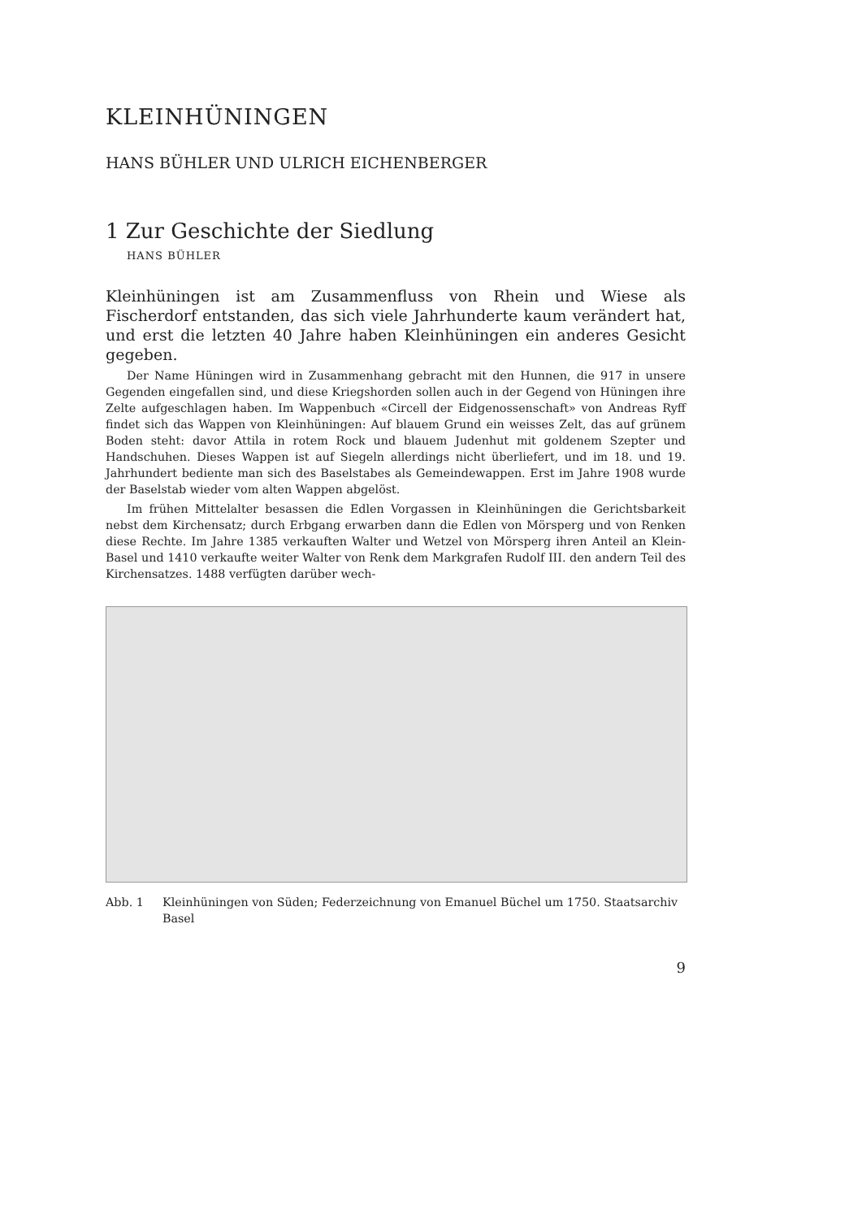KLEINHÜNINGEN
HANS BÜHLER UND ULRICH EICHENBERGER
1 Zur Geschichte der Siedlung
HANS BÜHLER
Kleinhüningen ist am Zusammenfluss von Rhein und Wiese als Fischerdorf entstanden, das sich viele Jahrhunderte kaum verändert hat, und erst die letzten 40 Jahre haben Kleinhüningen ein anderes Gesicht gegeben.
Der Name Hüningen wird in Zusammenhang gebracht mit den Hunnen, die 917 in unsere Gegenden eingefallen sind, und diese Kriegshorden sollen auch in der Gegend von Hüningen ihre Zelte aufgeschlagen haben. Im Wappenbuch «Circell der Eidgenossenschaft» von Andreas Ryff findet sich das Wappen von Kleinhüningen: Auf blauem Grund ein weisses Zelt, das auf grünem Boden steht: davor Attila in rotem Rock und blauem Judenhut mit goldenem Szepter und Handschuhen. Dieses Wappen ist auf Siegeln allerdings nicht überliefert, und im 18. und 19. Jahrhundert bediente man sich des Baselstabes als Gemeindewappen. Erst im Jahre 1908 wurde der Baselstab wieder vom alten Wappen abgelöst.
Im frühen Mittelalter besassen die Edlen Vorgassen in Kleinhüningen die Gerichtsbarkeit nebst dem Kirchensatz; durch Erbgang erwarben dann die Edlen von Mörsperg und von Renken diese Rechte. Im Jahre 1385 verkauften Walter und Wetzel von Mörsperg ihren Anteil an Klein-Basel und 1410 verkaufte weiter Walter von Renk dem Markgrafen Rudolf III. den andern Teil des Kirchensatzes. 1488 verfügten darüber wech-
Abb. 1 Kleinhüningen von Süden; Federzeichnung von Emanuel Büchel um 1750. Staatsarchiv Basel
9